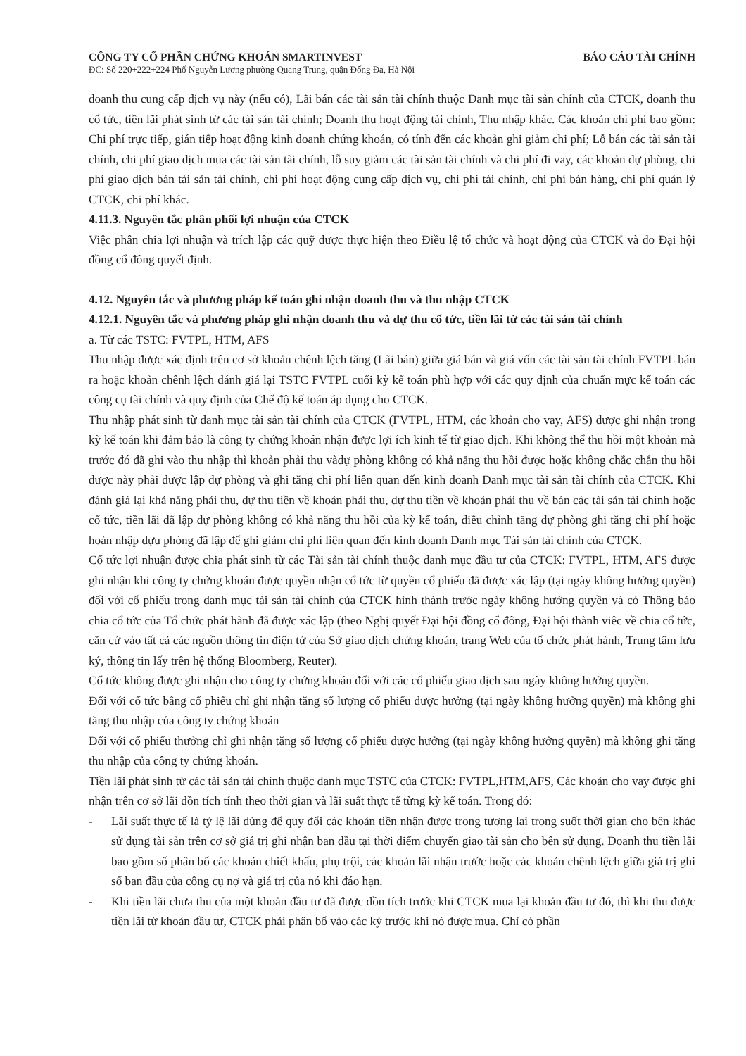CÔNG TY CỔ PHẦN CHỨNG KHOÁN SMARTINVEST
BÁO CÁO TÀI CHÍNH
ĐC: Số 220+222+224 Phố Nguyễn Lương phường Quang Trung, quận Đống Đa, Hà Nội
doanh thu cung cấp dịch vụ này (nếu có), Lãi bán các tài sản tài chính thuộc Danh mục tài sản chính của CTCK, doanh thu cổ tức, tiền lãi phát sinh từ các tài sản tài chính; Doanh thu hoạt động tài chính, Thu nhập khác. Các khoản chi phí bao gồm: Chi phí trực tiếp, gián tiếp hoạt động kinh doanh chứng khoán, có tính đến các khoản ghi giảm chi phí; Lỗ bán các tài sản tài chính, chi phí giao dịch mua các tài sản tài chính, lỗ suy giảm các tài sản tài chính và chi phí đi vay, các khoản dự phòng, chi phí giao dịch bán tài sản tài chính, chi phí hoạt động cung cấp dịch vụ, chi phí tài chính, chi phí bán hàng, chi phí quản lý CTCK, chi phí khác.
4.11.3. Nguyên tắc phân phối lợi nhuận của CTCK
Việc phân chia lợi nhuận và trích lập các quỹ được thực hiện theo Điều lệ tổ chức và hoạt động của CTCK và do Đại hội đồng cổ đông quyết định.
4.12. Nguyên tắc và phương pháp kế toán ghi nhận doanh thu và thu nhập CTCK
4.12.1. Nguyên tắc và phương pháp ghi nhận doanh thu và dự thu cổ tức, tiền lãi từ các tài sản tài chính
a. Từ các TSTC: FVTPL, HTM, AFS
Thu nhập được xác định trên cơ sở khoản chênh lệch tăng (Lãi bán) giữa giá bán và giá vốn các tài sản tài chính FVTPL bán ra hoặc khoản chênh lệch đánh giá lại TSTC FVTPL cuối kỳ kế toán phù hợp với các quy định của chuẩn mực kế toán các công cụ tài chính và quy định của Chế độ kế toán áp dụng cho CTCK.
Thu nhập phát sinh từ danh mục tài sản tài chính của CTCK (FVTPL, HTM, các khoản cho vay, AFS) được ghi nhận trong kỳ kế toán khi đảm bảo là công ty chứng khoán nhận được lợi ích kinh tế từ giao dịch. Khi không thể thu hồi một khoản mà trước đó đã ghi vào thu nhập thì khoản phải thu vàdự phòng không có khả năng thu hồi được hoặc không chắc chắn thu hồi được này phải được lập dự phòng và ghi tăng chi phí liên quan đến kinh doanh Danh mục tài sản tài chính của CTCK. Khi đánh giá lại khả năng phải thu, dự thu tiền về khoản phải thu, dự thu tiền về khoản phải thu về bán các tài sản tài chính hoặc cổ tức, tiền lãi đã lập dự phòng không có khả năng thu hồi của kỳ kế toán, điều chỉnh tăng dự phòng ghi tăng chi phí hoặc hoàn nhập dựu phòng đã lập để ghi giảm chi phí liên quan đến kinh doanh Danh mục Tài sản tài chính của CTCK.
Cổ tức lợi nhuận được chia phát sinh từ các Tài sản tài chính thuộc danh mục đầu tư của CTCK: FVTPL, HTM, AFS được ghi nhận khi công ty chứng khoán được quyền nhận cổ tức từ quyền cổ phiếu đã được xác lập (tại ngày không hưởng quyền) đối với cổ phiếu trong danh mục tài sản tài chính của CTCK hình thành trước ngày không hưởng quyền và có Thông báo chia cổ tức của Tổ chức phát hành đã được xác lập (theo Nghị quyết Đại hội đồng cổ đông, Đại hội thành viêc về chia cổ tức, căn cứ vào tất cả các nguồn thông tin điện tử của Sở giao dịch chứng khoán, trang Web của tổ chức phát hành, Trung tâm lưu ký, thông tin lấy trên hệ thống Bloomberg, Reuter).
Cổ tức không được ghi nhận cho công ty chứng khoán đối với các cổ phiếu giao dịch sau ngày không hưởng quyền.
Đối với cổ tức bằng cổ phiếu chỉ ghi nhận tăng số lượng cổ phiếu được hưởng (tại ngày không hưởng quyền) mà không ghi tăng thu nhập của công ty chứng khoán
Đối với cổ phiếu thưởng chỉ ghi nhận tăng số lượng cổ phiếu được hưởng (tại ngày không hưởng quyền) mà không ghi tăng thu nhập của công ty chứng khoán.
Tiền lãi phát sinh từ các tài sản tài chính thuộc danh mục TSTC của CTCK: FVTPL,HTM,AFS, Các khoản cho vay được ghi nhận trên cơ sở lãi dồn tích tính theo thời gian và lãi suất thực tế từng kỳ kế toán. Trong đó:
- Lãi suất thực tế là tỷ lệ lãi dùng để quy đổi các khoản tiền nhận được trong tương lai trong suốt thời gian cho bên khác sử dụng tài sản trên cơ sở giá trị ghi nhận ban đầu tại thời điểm chuyển giao tài sản cho bên sử dụng. Doanh thu tiền lãi bao gồm số phân bổ các khoản chiết khấu, phụ trội, các khoản lãi nhận trước hoặc các khoản chênh lệch giữa giá trị ghi sổ ban đầu của công cụ nợ và giá trị của nó khi đáo hạn.
- Khi tiền lãi chưa thu của một khoản đầu tư đã được dồn tích trước khi CTCK mua lại khoản đầu tư đó, thì khi thu được tiền lãi từ khoản đầu tư, CTCK phải phân bổ vào các kỳ trước khi nó được mua. Chỉ có phần